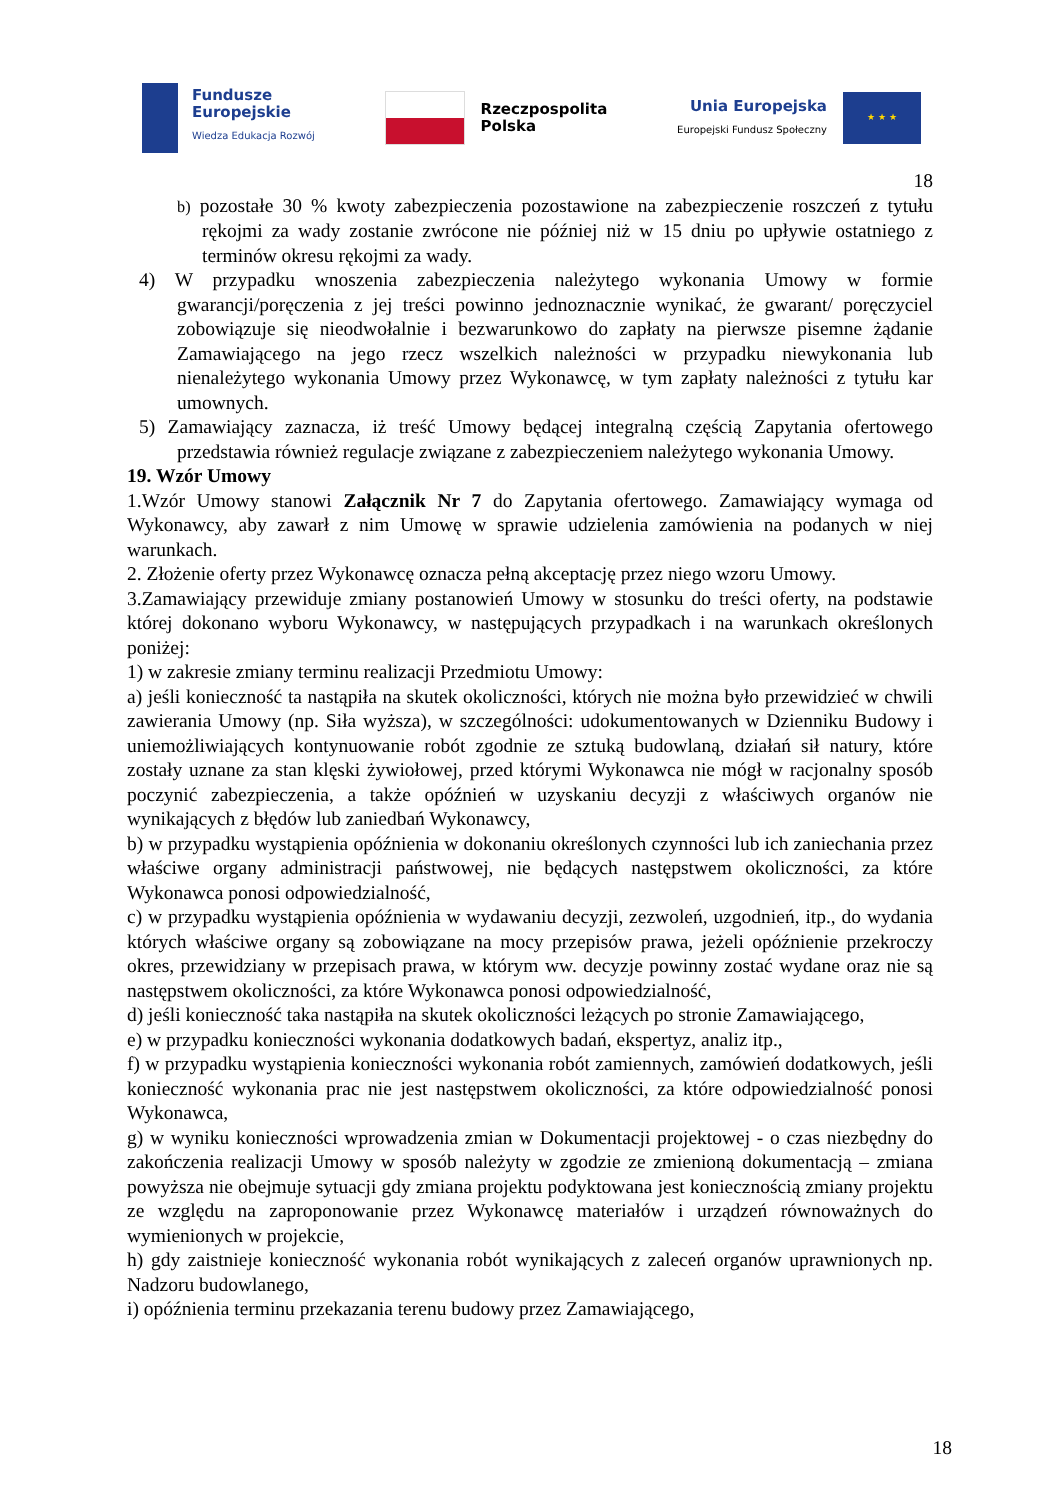Fundusze
Europejskie
Wiedza Edukacja Rozwój
Rzeczpospolita
Polska
Unia Europejska
Europejski Fundusz Społeczny
★ ★ ★
18
b) pozostałe 30 % kwoty zabezpieczenia pozostawione na zabezpieczenie roszczeń z tytułu rękojmi za wady zostanie zwrócone nie później niż w 15 dniu po upływie ostatniego z terminów okresu rękojmi za wady.
4) W przypadku wnoszenia zabezpieczenia należytego wykonania Umowy w formie gwarancji/poręczenia z jej treści powinno jednoznacznie wynikać, że gwarant/ poręczyciel zobowiązuje się nieodwołalnie i bezwarunkowo do zapłaty na pierwsze pisemne żądanie Zamawiającego na jego rzecz wszelkich należności w przypadku niewykonania lub nienależytego wykonania Umowy przez Wykonawcę, w tym zapłaty należności z tytułu kar umownych.
5) Zamawiający zaznacza, iż treść Umowy będącej integralną częścią Zapytania ofertowego przedstawia również regulacje związane z zabezpieczeniem należytego wykonania Umowy.
19. Wzór Umowy
1.Wzór Umowy stanowi Załącznik Nr 7 do Zapytania ofertowego. Zamawiający wymaga od Wykonawcy, aby zawarł z nim Umowę w sprawie udzielenia zamówienia na podanych w niej warunkach.
2. Złożenie oferty przez Wykonawcę oznacza pełną akceptację przez niego wzoru Umowy.
3.Zamawiający przewiduje zmiany postanowień Umowy w stosunku do treści oferty, na podstawie której dokonano wyboru Wykonawcy, w następujących przypadkach i na warunkach określonych poniżej:
1) w zakresie zmiany terminu realizacji Przedmiotu Umowy:
a) jeśli konieczność ta nastąpiła na skutek okoliczności, których nie można było przewidzieć w chwili zawierania Umowy (np. Siła wyższa), w szczególności: udokumentowanych w Dzienniku Budowy i uniemożliwiających kontynuowanie robót zgodnie ze sztuką budowlaną, działań sił natury, które zostały uznane za stan klęski żywiołowej, przed którymi Wykonawca nie mógł w racjonalny sposób poczynić zabezpieczenia, a także opóźnień w uzyskaniu decyzji z właściwych organów nie wynikających z błędów lub zaniedbań Wykonawcy,
b) w przypadku wystąpienia opóźnienia w dokonaniu określonych czynności lub ich zaniechania przez właściwe organy administracji państwowej, nie będących następstwem okoliczności, za które Wykonawca ponosi odpowiedzialność,
c) w przypadku wystąpienia opóźnienia w wydawaniu decyzji, zezwoleń, uzgodnień, itp., do wydania których właściwe organy są zobowiązane na mocy przepisów prawa, jeżeli opóźnienie przekroczy okres, przewidziany w przepisach prawa, w którym ww. decyzje powinny zostać wydane oraz nie są następstwem okoliczności, za które Wykonawca ponosi odpowiedzialność,
d) jeśli konieczność taka nastąpiła na skutek okoliczności leżących po stronie Zamawiającego,
e) w przypadku konieczności wykonania dodatkowych badań, ekspertyz, analiz itp.,
f) w przypadku wystąpienia konieczności wykonania robót zamiennych, zamówień dodatkowych, jeśli konieczność wykonania prac nie jest następstwem okoliczności, za które odpowiedzialność ponosi Wykonawca,
g) w wyniku konieczności wprowadzenia zmian w Dokumentacji projektowej - o czas niezbędny do zakończenia realizacji Umowy w sposób należyty w zgodzie ze zmienioną dokumentacją – zmiana powyższa nie obejmuje sytuacji gdy zmiana projektu podyktowana jest koniecznością zmiany projektu ze względu na zaproponowanie przez Wykonawcę materiałów i urządzeń równoważnych do wymienionych w projekcie,
h) gdy zaistnieje konieczność wykonania robót wynikających z zaleceń organów uprawnionych np. Nadzoru budowlanego,
i) opóźnienia terminu przekazania terenu budowy przez Zamawiającego,
18